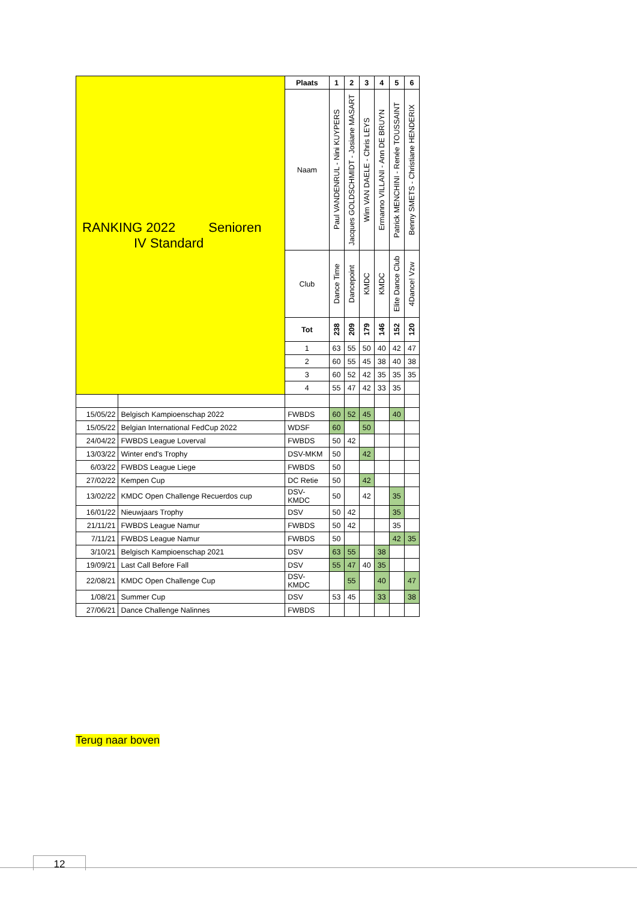| RANKING 2022 Senioren IV Standard | | Plaats | 1 | 2 | 3 | 4 | 5 | 6 |
| | | Naam | Paul VANDENRUL - Nini KUYPERS | Jacques GOLDSCHMIDT - Josiane MASART | Wim VAN DAELE - Chris LEYS | Ermanno VILLANI - Ann DE BRUYN | Patrick MENCHINI - Renée TOUSSAINT | Benny SMETS - Christiane HENDERIX |
| | | Club | Dance Time | Dancepoint | KMDC | KMDC | Elite Dance Club | 4Dance! Vzw |
| | | Tot | 238 | 209 | 179 | 146 | 152 | 120 |
| | | 1 | 63 | 55 | 50 | 40 | 42 | 47 |
| | | 2 | 60 | 55 | 45 | 38 | 40 | 38 |
| | | 3 | 60 | 52 | 42 | 35 | 35 | 35 |
| | | 4 | 55 | 47 | 42 | 33 | 35 | |
| 15/05/22 | Belgisch Kampioenschap 2022 | FWBDS | 60 | 52 | 45 | | 40 | |
| 15/05/22 | Belgian International FedCup 2022 | WDSF | 60 | | 50 | | | |
| 24/04/22 | FWBDS League Loverval | FWBDS | 50 | 42 | | | | |
| 13/03/22 | Winter end's Trophy | DSV-MKM | 50 | | 42 | | | |
| 6/03/22 | FWBDS League Liege | FWBDS | 50 | | | | | |
| 27/02/22 | Kempen Cup | DC Retie | 50 | | 42 | | | |
| 13/02/22 | KMDC Open Challenge Recuerdos cup | DSV- KMDC | 50 | | 42 | | 35 | |
| 16/01/22 | Nieuwjaars Trophy | DSV | 50 | 42 | | | 35 | |
| 21/11/21 | FWBDS League Namur | FWBDS | 50 | 42 | | | 35 | |
| 7/11/21 | FWBDS League Namur | FWBDS | 50 | | | | 42 | 35 |
| 3/10/21 | Belgisch Kampioenschap 2021 | DSV | 63 | 55 | | 38 | | |
| 19/09/21 | Last Call Before Fall | DSV | 55 | 47 | 40 | 35 | | |
| 22/08/21 | KMDC Open Challenge Cup | DSV- KMDC | | 55 | | 40 | | 47 |
| 1/08/21 | Summer Cup | DSV | 53 | 45 | | 33 | | 38 |
| 27/06/21 | Dance Challenge Nalinnes | FWBDS | | | | | | |
Terug naar boven
12